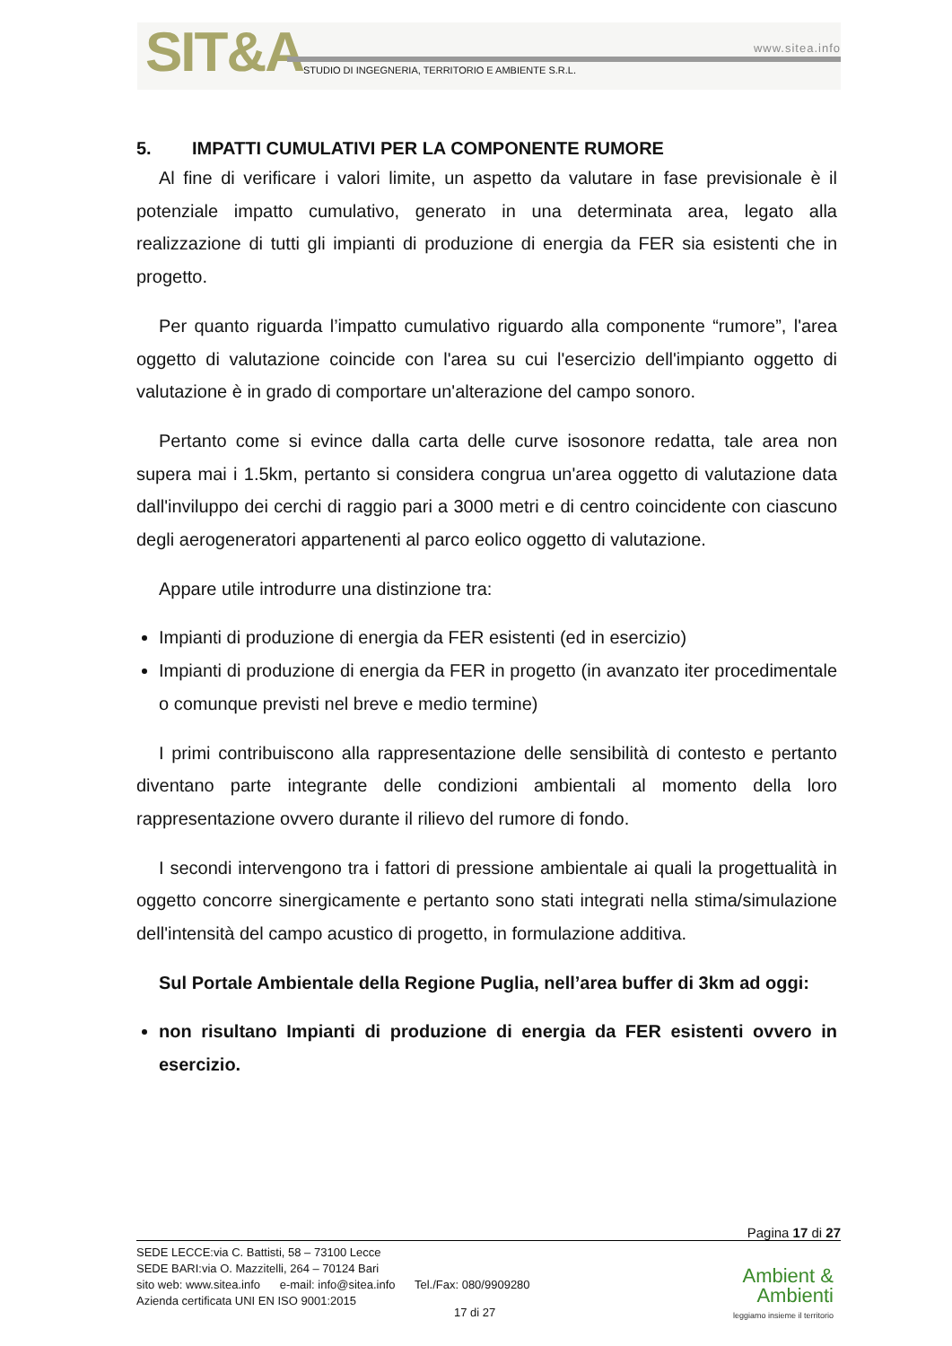SIT&A www.sitea.info
STUDIO DI INGEGNERIA, TERRITORIO E AMBIENTE S.R.L.
5. IMPATTI CUMULATIVI PER LA COMPONENTE RUMORE
Al fine di verificare i valori limite, un aspetto da valutare in fase previsionale è il potenziale impatto cumulativo, generato in una determinata area, legato alla realizzazione di tutti gli impianti di produzione di energia da FER sia esistenti che in progetto.
Per quanto riguarda l’impatto cumulativo riguardo alla componente “rumore”, l'area oggetto di valutazione coincide con l'area su cui l'esercizio dell'impianto oggetto di valutazione è in grado di comportare un'alterazione del campo sonoro.
Pertanto come si evince dalla carta delle curve isosonore redatta, tale area non supera mai i 1.5km, pertanto si considera congrua un'area oggetto di valutazione data dall'inviluppo dei cerchi di raggio pari a 3000 metri e di centro coincidente con ciascuno degli aerogeneratori appartenenti al parco eolico oggetto di valutazione.
Appare utile introdurre una distinzione tra:
Impianti di produzione di energia da FER esistenti (ed in esercizio)
Impianti di produzione di energia da FER in progetto (in avanzato iter procedimentale o comunque previsti nel breve e medio termine)
I primi contribuiscono alla rappresentazione delle sensibilità di contesto e pertanto diventano parte integrante delle condizioni ambientali al momento della loro rappresentazione ovvero durante il rilievo del rumore di fondo.
I secondi intervengono tra i fattori di pressione ambientale ai quali la progettualità in oggetto concorre sinergicamente e pertanto sono stati integrati nella stima/simulazione dell'intensità del campo acustico di progetto, in formulazione additiva.
Sul Portale Ambientale della Regione Puglia, nell’area buffer di 3km ad oggi:
non risultano Impianti di produzione di energia da FER esistenti ovvero in esercizio.
Pagina 17 di 27
SEDE LECCE:via C. Battisti, 58 – 73100 Lecce
SEDE BARI:via O. Mazzitelli, 264 – 70124 Bari
sito web: www.sitea.info e-mail: info@sitea.info Tel./Fax: 080/9909280
Azienda certificata UNI EN ISO 9001:2015
17 di 27
Ambient &
Ambienti
leggiamo insieme il territorio